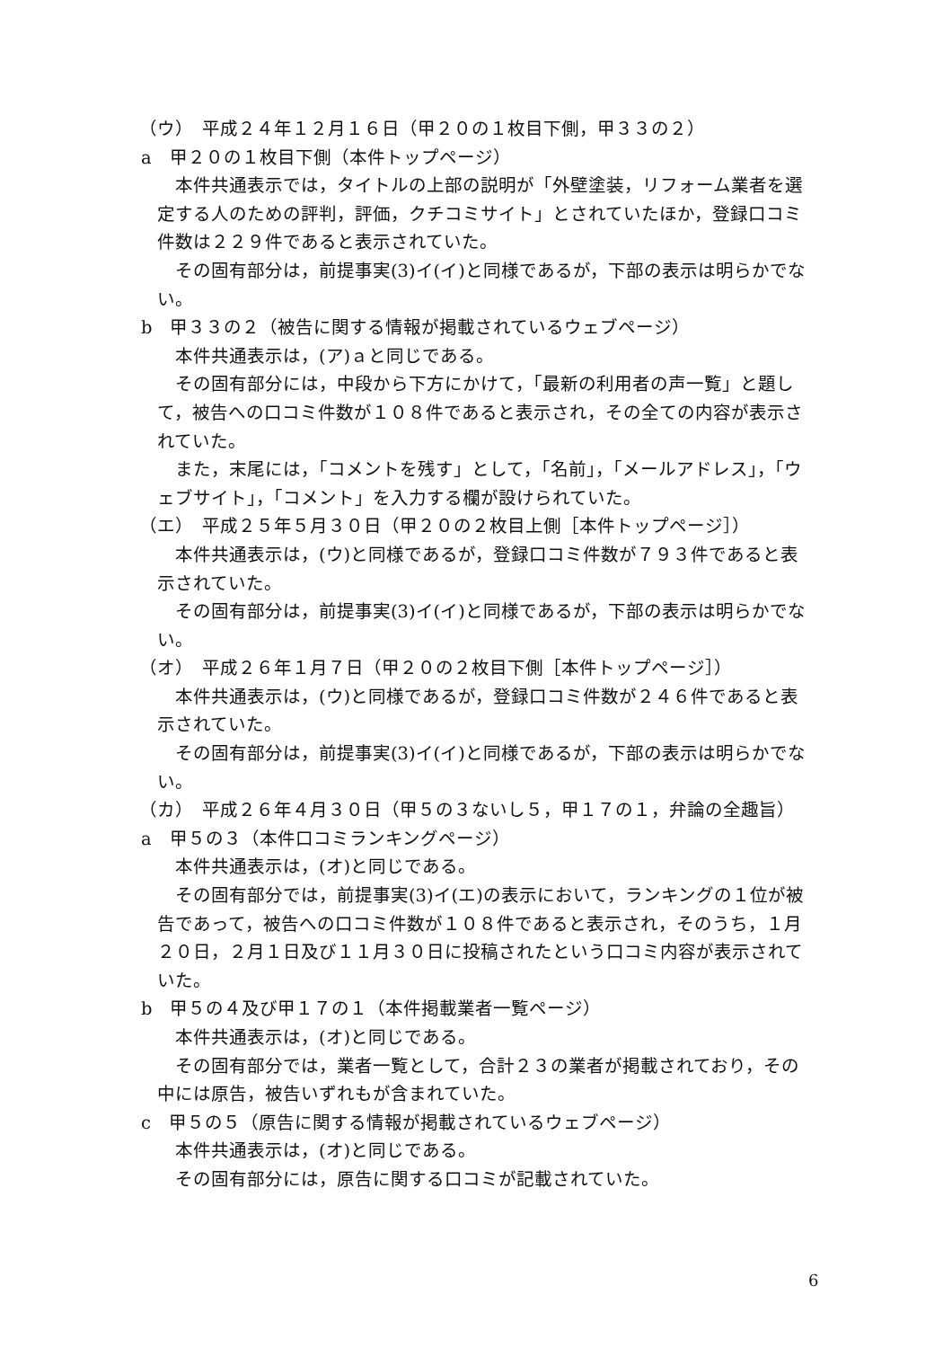（ウ）　平成２４年１２月１６日（甲２０の１枚目下側，甲３３の２）
a　甲２０の１枚目下側（本件トップページ）
本件共通表示では，タイトルの上部の説明が「外壁塗装，リフォーム業者を選定する人のための評判，評価，クチコミサイト」とされていたほか，登録口コミ件数は２２９件であると表示されていた。
その固有部分は，前提事実(3)イ(イ)と同様であるが，下部の表示は明らかでない。
b　甲３３の２（被告に関する情報が掲載されているウェブページ）
本件共通表示は，(ア)ａと同じである。
その固有部分には，中段から下方にかけて，「最新の利用者の声一覧」と題して，被告への口コミ件数が１０８件であると表示され，その全ての内容が表示されていた。
また，末尾には，「コメントを残す」として，「名前」，「メールアドレス」，「ウェブサイト」，「コメント」を入力する欄が設けられていた。
（エ）　平成２５年５月３０日（甲２０の２枚目上側［本件トップページ］）
本件共通表示は，(ウ)と同様であるが，登録口コミ件数が７９３件であると表示されていた。
その固有部分は，前提事実(3)イ(イ)と同様であるが，下部の表示は明らかでない。
（オ）　平成２６年１月７日（甲２０の２枚目下側［本件トップページ］）
本件共通表示は，(ウ)と同様であるが，登録口コミ件数が２４６件であると表示されていた。
その固有部分は，前提事実(3)イ(イ)と同様であるが，下部の表示は明らかでない。
（カ）　平成２６年４月３０日（甲５の３ないし５，甲１７の１，弁論の全趣旨）
a　甲５の３（本件口コミランキングページ）
本件共通表示は，(オ)と同じである。
その固有部分では，前提事実(3)イ(エ)の表示において，ランキングの１位が被告であって，被告への口コミ件数が１０８件であると表示され，そのうち，１月２０日，２月１日及び１１月３０日に投稿されたという口コミ内容が表示されていた。
b　甲５の４及び甲１７の１（本件掲載業者一覧ページ）
本件共通表示は，(オ)と同じである。
その固有部分では，業者一覧として，合計２３の業者が掲載されており，その中には原告，被告いずれもが含まれていた。
c　甲５の５（原告に関する情報が掲載されているウェブページ）
本件共通表示は，(オ)と同じである。
その固有部分には，原告に関する口コミが記載されていた。
6